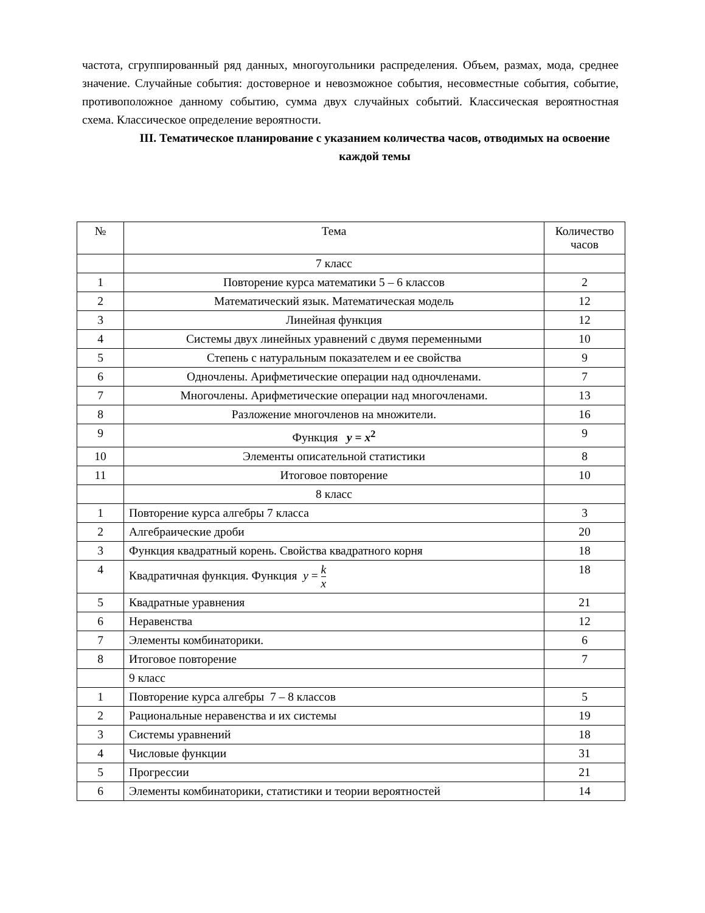частота, сгруппированный ряд данных, многоугольники распределения. Объем, размах, мода, среднее значение. Случайные события: достоверное и невозможное события, несовместные события, событие, противоположное данному событию, сумма двух случайных событий. Классическая вероятностная схема. Классическое определение вероятности.
III. Тематическое планирование с указанием количества часов, отводимых на освоение каждой темы
| № | Тема | Количество часов |
| --- | --- | --- |
| | 7 класс | |
| 1 | Повторение курса математики 5 – 6 классов | 2 |
| 2 | Математический язык. Математическая модель | 12 |
| 3 | Линейная функция | 12 |
| 4 | Системы двух линейных уравнений с двумя переменными | 10 |
| 5 | Степень с натуральным показателем и ее свойства | 9 |
| 6 | Одночлены. Арифметические операции над одночленами. | 7 |
| 7 | Многочлены. Арифметические операции над многочленами. | 13 |
| 8 | Разложение многочленов на множители. | 16 |
| 9 | Функция y = x<sup>2</sup> | 9 |
| 10 | Элементы описательной статистики | 8 |
| 11 | Итоговое повторение | 10 |
| | 8 класс | |
| 1 | Повторение курса алгебры 7 класса | 3 |
| 2 | Алгебраические дроби | 20 |
| 3 | Функция квадратный корень. Свойства квадратного корня | 18 |
| 4 | Квадратичная функция. Функция y = k x | 18 |
| 5 | Квадратные уравнения | 21 |
| 6 | Неравенства | 12 |
| 7 | Элементы комбинаторики. | 6 |
| 8 | Итоговое повторение | 7 |
| | 9 класс | |
| 1 | Повторение курса алгебры 7 – 8 классов | 5 |
| 2 | Рациональные неравенства и их системы | 19 |
| 3 | Системы уравнений | 18 |
| 4 | Числовые функции | 31 |
| 5 | Прогрессии | 21 |
| 6 | Элементы комбинаторики, статистики и теории вероятностей | 14 |